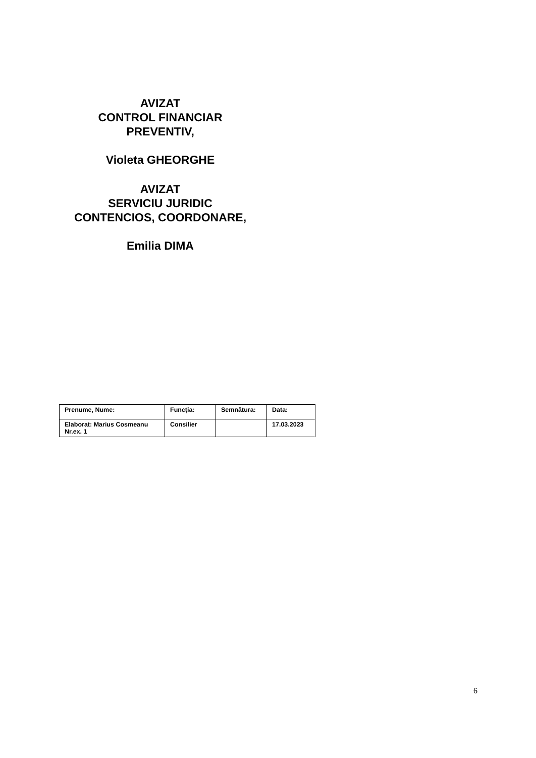AVIZAT
CONTROL FINANCIAR
PREVENTIV,
Violeta GHEORGHE
AVIZAT
SERVICIU JURIDIC
CONTENCIOS, COORDONARE,
Emilia DIMA
| Prenume, Nume: | Funcţia: | Semnătura: | Data: |
| Elaborat: Marius Cosmeanu Nr.ex. 1 | Consilier | | 17.03.2023 |
6